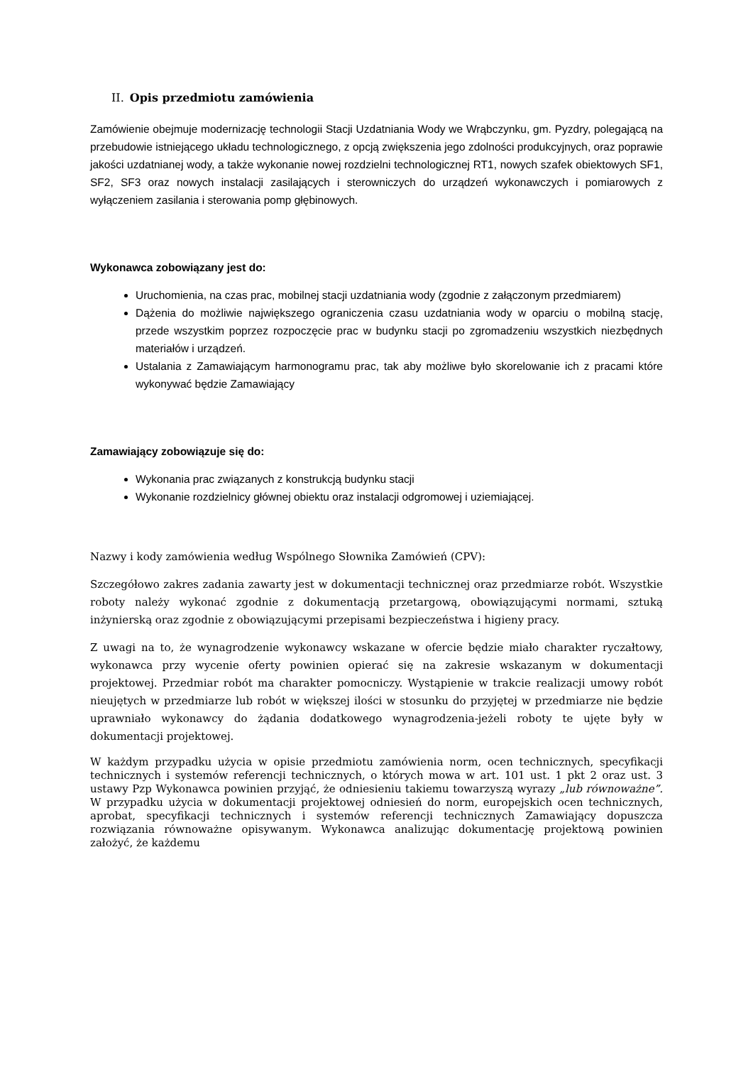II. Opis przedmiotu zamówienia
Zamówienie obejmuje modernizację technologii Stacji Uzdatniania Wody we Wrąbczynku, gm. Pyzdry, polegającą na przebudowie istniejącego układu technologicznego, z opcją zwiększenia jego zdolności produkcyjnych, oraz poprawie jakości uzdatnianej wody, a także wykonanie nowej rozdzielni technologicznej RT1, nowych szafek obiektowych SF1, SF2, SF3 oraz nowych instalacji zasilających i sterowniczych do urządzeń wykonawczych i pomiarowych z wyłączeniem zasilania i sterowania pomp głębinowych.
Wykonawca zobowiązany jest do:
Uruchomienia, na czas prac, mobilnej stacji uzdatniania wody (zgodnie z załączonym przedmiarem)
Dążenia do możliwie największego ograniczenia czasu uzdatniania wody w oparciu o mobilną stację, przede wszystkim poprzez rozpoczęcie prac w budynku stacji po zgromadzeniu wszystkich niezbędnych materiałów i urządzeń.
Ustalania z Zamawiającym harmonogramu prac, tak aby możliwe było skorelowanie ich z pracami które wykonywać będzie Zamawiający
Zamawiający zobowiązuje się do:
Wykonania prac związanych z konstrukcją budynku stacji
Wykonanie rozdzielnicy głównej obiektu oraz instalacji odgromowej i uziemiającej.
Nazwy i kody zamówienia według Wspólnego Słownika Zamówień (CPV):
Szczegółowo zakres zadania zawarty jest w dokumentacji technicznej oraz przedmiarze robót. Wszystkie roboty należy wykonać zgodnie z dokumentacją przetargową, obowiązującymi normami, sztuką inżynierską oraz zgodnie z obowiązującymi przepisami bezpieczeństwa i higieny pracy.
Z uwagi na to, że wynagrodzenie wykonawcy wskazane w ofercie będzie miało charakter ryczałtowy, wykonawca przy wycenie oferty powinien opierać się na zakresie wskazanym w dokumentacji projektowej. Przedmiar robót ma charakter pomocniczy. Wystąpienie w trakcie realizacji umowy robót nieujętych w przedmiarze lub robót w większej ilości w stosunku do przyjętej w przedmiarze nie będzie uprawniało wykonawcy do żądania dodatkowego wynagrodzenia-jeżeli roboty te ujęte były w dokumentacji projektowej.
W każdym przypadku użycia w opisie przedmiotu zamówienia norm, ocen technicznych, specyfikacji technicznych i systemów referencji technicznych, o których mowa w art. 101 ust. 1 pkt 2 oraz ust. 3 ustawy Pzp Wykonawca powinien przyjąć, że odniesieniu takiemu towarzyszą wyrazy „lub równoważne”. W przypadku użycia w dokumentacji projektowej odniesień do norm, europejskich ocen technicznych, aprobat, specyfikacji technicznych i systemów referencji technicznych Zamawiający dopuszcza rozwiązania równoważne opisywanym. Wykonawca analizując dokumentację projektową powinien założyć, że każdemu